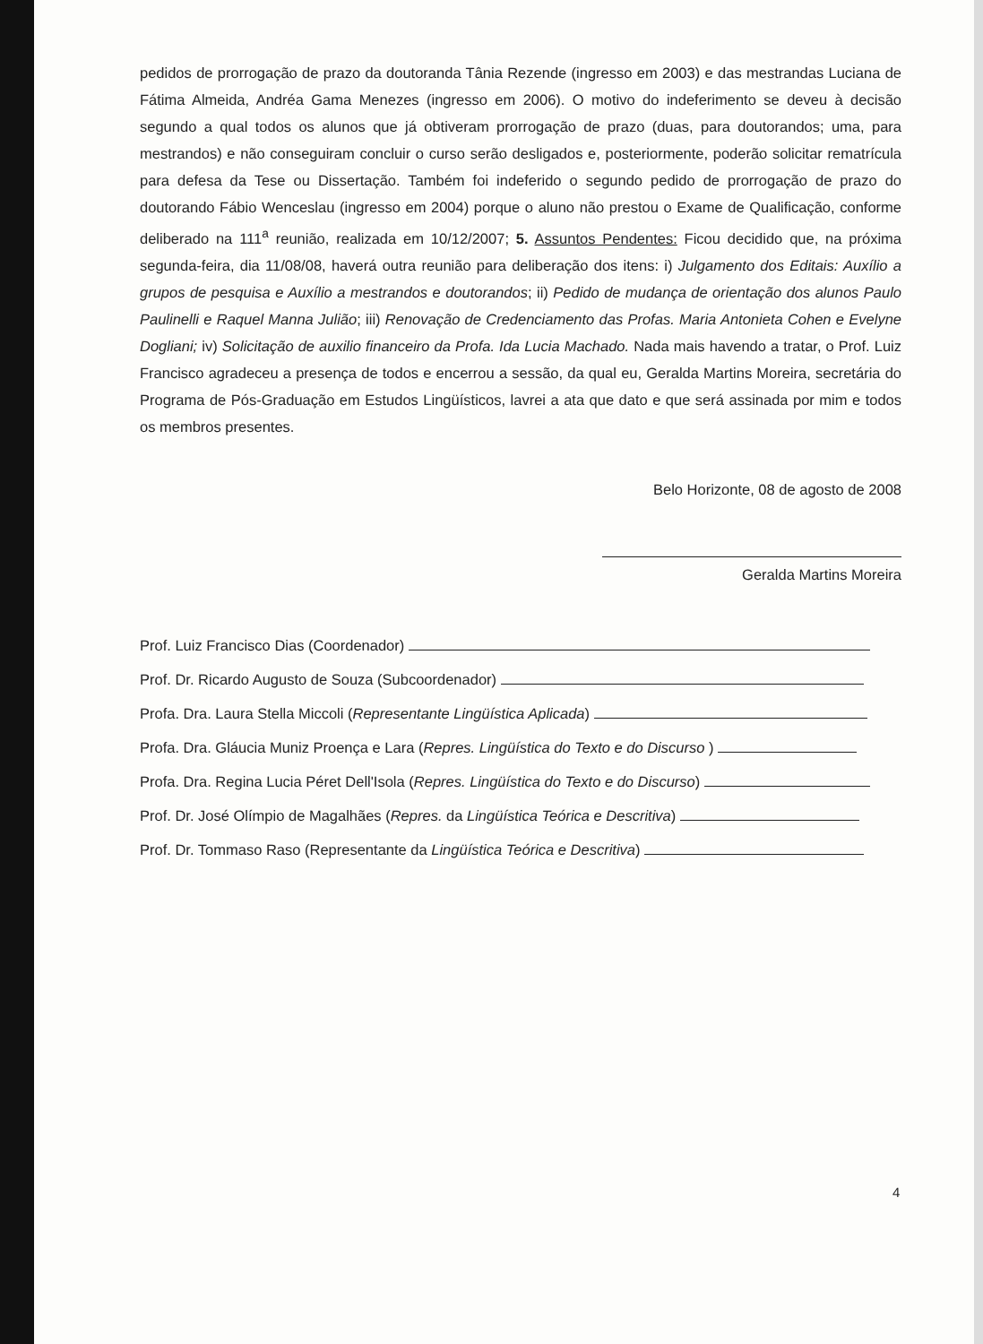pedidos de prorrogação de prazo da doutoranda Tânia Rezende (ingresso em 2003) e das mestrandas Luciana de Fátima Almeida, Andréa Gama Menezes (ingresso em 2006). O motivo do indeferimento se deveu à decisão segundo a qual todos os alunos que já obtiveram prorrogação de prazo (duas, para doutorandos; uma, para mestrandos) e não conseguiram concluir o curso serão desligados e, posteriormente, poderão solicitar rematrícula para defesa da Tese ou Dissertação. Também foi indeferido o segundo pedido de prorrogação de prazo do doutorando Fábio Wenceslau (ingresso em 2004) porque o aluno não prestou o Exame de Qualificação, conforme deliberado na 111<sup>a</sup> reunião, realizada em 10/12/2007; 5. Assuntos Pendentes: Ficou decidido que, na próxima segunda-feira, dia 11/08/08, haverá outra reunião para deliberação dos itens: i) Julgamento dos Editais: Auxílio a grupos de pesquisa e Auxílio a mestrandos e doutorandos; ii) Pedido de mudança de orientação dos alunos Paulo Paulinelli e Raquel Manna Julião; iii) Renovação de Credenciamento das Profas. Maria Antonieta Cohen e Evelyne Dogliani; iv) Solicitação de auxilio financeiro da Profa. Ida Lucia Machado. Nada mais havendo a tratar, o Prof. Luiz Francisco agradeceu a presença de todos e encerrou a sessão, da qual eu, Geralda Martins Moreira, secretária do Programa de Pós-Graduação em Estudos Lingüísticos, lavrei a ata que dato e que será assinada por mim e todos os membros presentes.
Belo Horizonte, 08 de agosto de 2008
Geralda Martins Moreira
Prof. Luiz Francisco Dias (Coordenador)
Prof. Dr. Ricardo Augusto de Souza (Subcoordenador)
Profa. Dra. Laura Stella Miccoli (Representante Lingüística Aplicada)
Profa. Dra. Gláucia Muniz Proença e Lara (Repres. Lingüística do Texto e do Discurso )
Profa. Dra. Regina Lucia Péret Dell'Isola (Repres. Lingüística do Texto e do Discurso)
Prof. Dr. José Olímpio de Magalhães (Repres. da Lingüística Teórica e Descritiva)
Prof. Dr. Tommaso Raso (Representante da Lingüística Teórica e Descritiva)
4